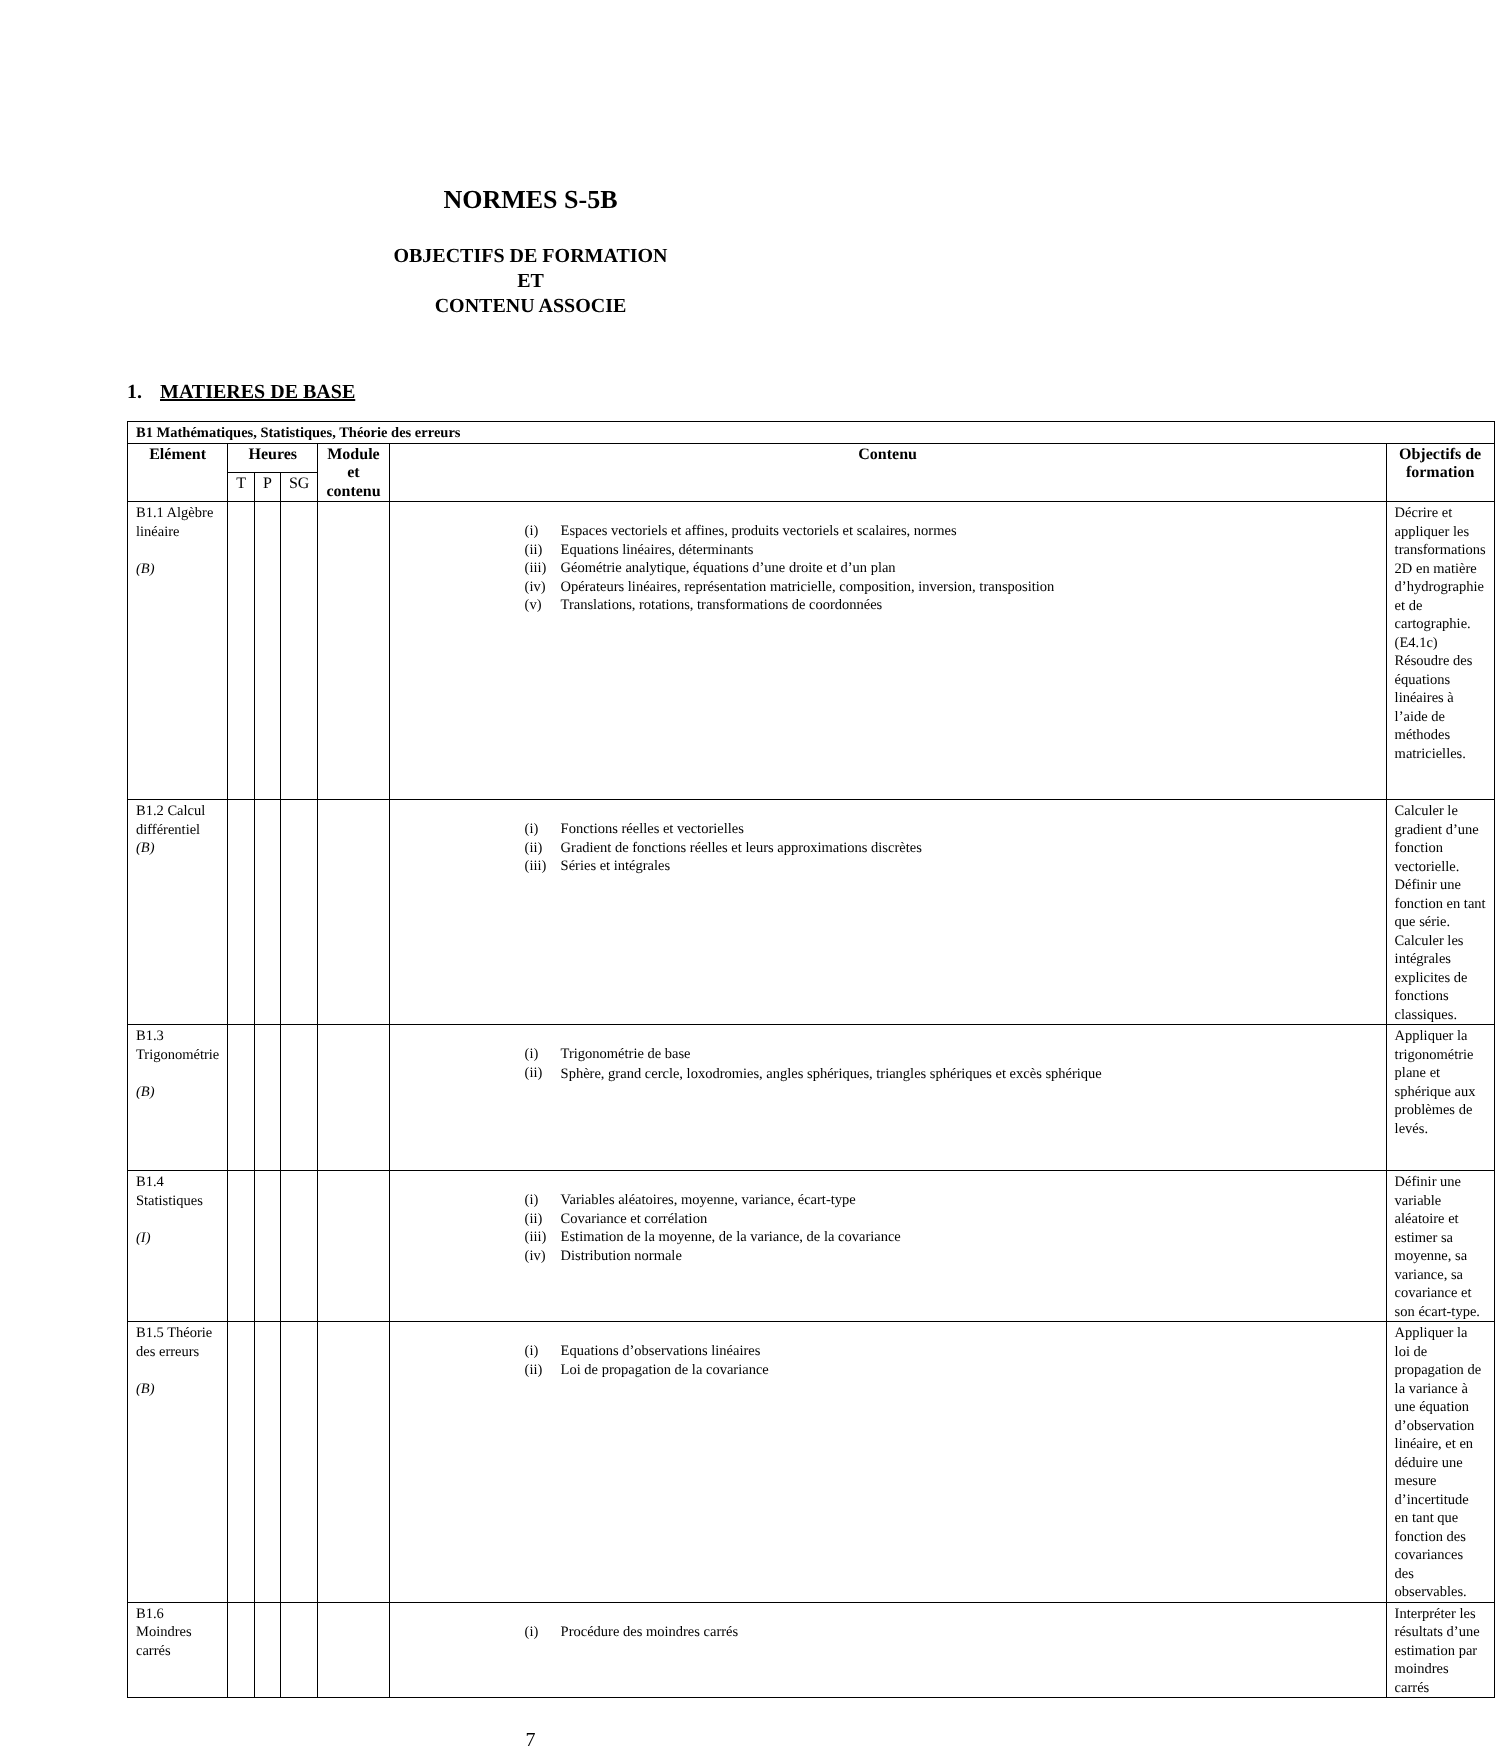NORMES S-5B
OBJECTIFS DE FORMATION
ET
CONTENU ASSOCIE
1. MATIERES DE BASE
| B1 Mathématiques, Statistiques, Théorie des erreurs | | | | | | |
| --- | --- | --- | --- | --- | --- | --- |
| Elément | Heures | | | Module et contenu | Contenu | Objectifs de formation |
| | T | P | SG | | | |
| B1.1 Algèbre linéaire (B) | | | | | / (i) / Espaces vectoriels et affines, produits vectoriels et scalaires, normes / / (ii) / Equations linéaires, déterminants / / (iii) / Géométrie analytique, équations d’une droite et d’un plan / / (iv) / Opérateurs linéaires, représentation matricielle, composition, inversion, transposition / / (v) / Translations, rotations, transformations de coordonnées / | Décrire et appliquer les transformations 2D en matière d’hydrographie et de cartographie. (E4.1c) Résoudre des équations linéaires à l’aide de méthodes matricielles. |
| B1.2 Calcul différentiel (B) | | | | | / (i) / Fonctions réelles et vectorielles / / (ii) / Gradient de fonctions réelles et leurs approximations discrètes / / (iii) / Séries et intégrales / | Calculer le gradient d’une fonction vectorielle. Définir une fonction en tant que série. Calculer les intégrales explicites de fonctions classiques. |
| B1.3 Trigonométrie (B) | | | | | / (i) / Trigonométrie de base / / (ii) / Sphère, grand cercle, loxodromies, angles sphériques, triangles sphériques et excès sphérique / | Appliquer la trigonométrie plane et sphérique aux problèmes de levés. |
| B1.4 Statistiques (I) | | | | | / (i) / Variables aléatoires, moyenne, variance, écart-type / / (ii) / Covariance et corrélation / / (iii) / Estimation de la moyenne, de la variance, de la covariance / / (iv) / Distribution normale / | Définir une variable aléatoire et estimer sa moyenne, sa variance, sa covariance et son écart-type. |
| B1.5 Théorie des erreurs (B) | | | | | / (i) / Equations d’observations linéaires / / (ii) / Loi de propagation de la covariance / | Appliquer la loi de propagation de la variance à une équation d’observation linéaire, et en déduire une mesure d’incertitude en tant que fonction des covariances des observables. |
| B1.6 Moindres carrés | | | | | / (i) / Procédure des moindres carrés / | Interpréter les résultats d’une estimation par moindres carrés |
7